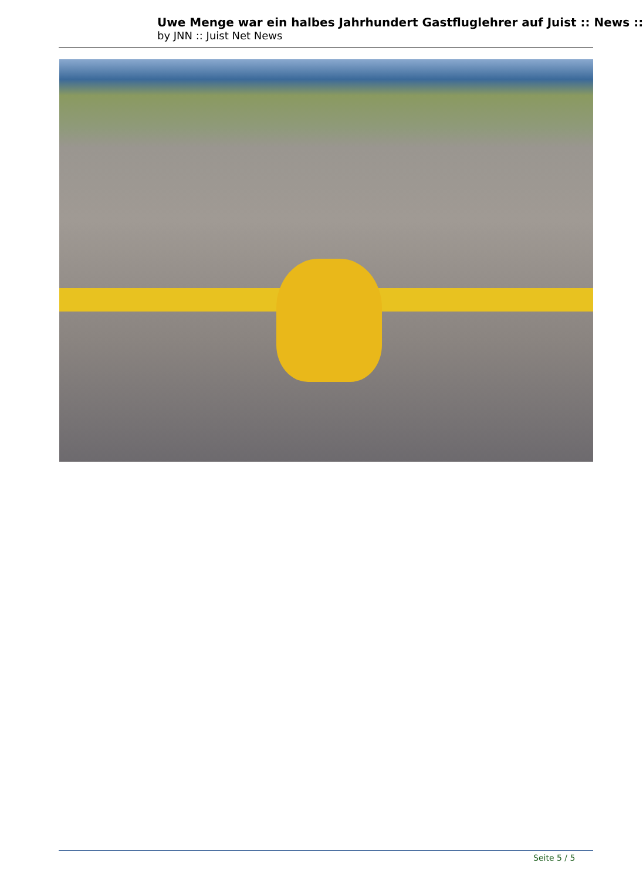Uwe Menge war ein halbes Jahrhundert Gastfluglehrer auf Juist :: News ::
by JNN :: Juist Net News
Seite 5 / 5